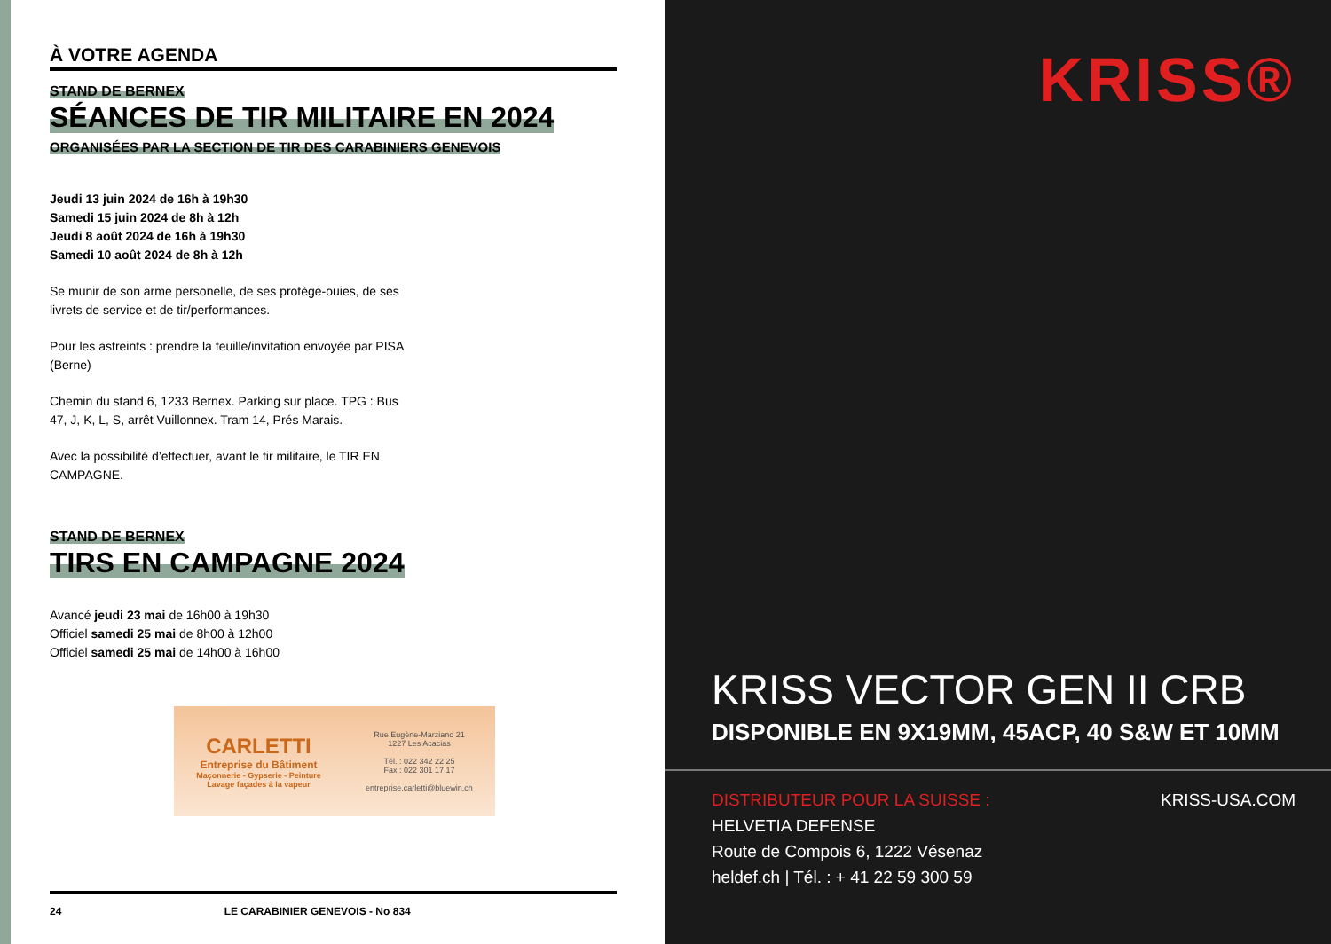À VOTRE AGENDA
STAND DE BERNEX
SÉANCES DE TIR MILITAIRE EN 2024
ORGANISÉES PAR LA SECTION DE TIR DES CARABINIERS GENEVOIS
Jeudi 13 juin 2024 de 16h à 19h30
Samedi 15 juin 2024 de 8h à 12h
Jeudi 8 août 2024 de 16h à 19h30
Samedi 10 août 2024 de 8h à 12h
Se munir de son arme personelle, de ses protège-ouies, de ses livrets de service et de tir/performances.
Pour les astreints : prendre la feuille/invitation envoyée par PISA (Berne)
Chemin du stand 6, 1233 Bernex. Parking sur place. TPG : Bus 47, J, K, L, S, arrêt Vuillonnex. Tram 14, Prés Marais.
Avec la possibilité d’effectuer, avant le tir militaire, le TIR EN CAMPAGNE.
STAND DE BERNEX
TIRS EN CAMPAGNE 2024
Avancé jeudi 23 mai de 16h00 à 19h30
Officiel samedi 25 mai de 8h00 à 12h00
Officiel samedi 25 mai de 14h00 à 16h00
CARLETTI
Entreprise du Bâtiment
Maçonnerie - Gypserie - Peinture
Lavage façades à la vapeur
Rue Eugène-Marziano 21
1227 Les Acacias
Tél. : 022 342 22 25
Fax : 022 301 17 17
entreprise.carletti@bluewin.ch
24 LE CARABINIER GENEVOIS - No 834
KRISS®
KRISS VECTOR GEN II CRB
DISPONIBLE EN 9X19MM, 45ACP, 40 S&W ET 10MM
DISTRIBUTEUR POUR LA SUISSE :
HELVETIA DEFENSE
Route de Compois 6, 1222 Vésenaz
heldef.ch | Tél. : + 41 22 59 300 59
KRISS-USA.COM